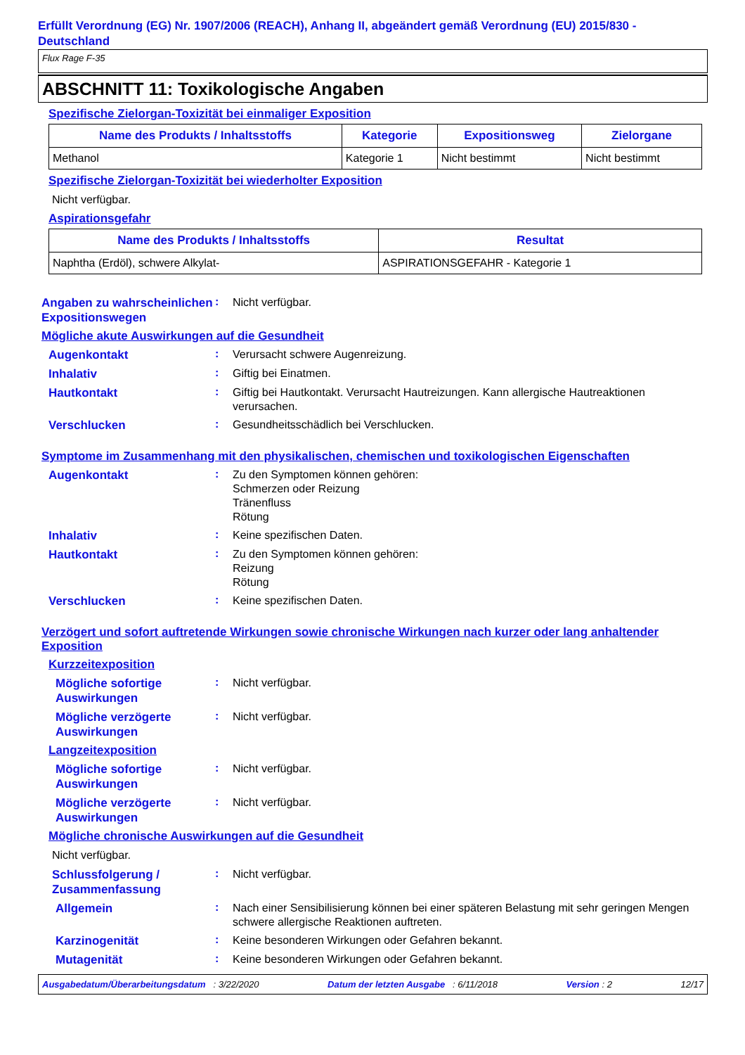Erfüllt Verordnung (EG) Nr. 1907/2006 (REACH), Anhang II, abgeändert gemäß Verordnung (EU) 2015/830 - Deutschland
Flux Rage F-35
ABSCHNITT 11: Toxikologische Angaben
Spezifische Zielorgan-Toxizität bei einmaliger Exposition
| Name des Produkts / Inhaltsstoffs | Kategorie | Expositionsweg | Zielorgane |
| --- | --- | --- | --- |
| Methanol | Kategorie 1 | Nicht bestimmt | Nicht bestimmt |
Spezifische Zielorgan-Toxizität bei wiederholter Exposition
Nicht verfügbar.
Aspirationsgefahr
| Name des Produkts / Inhaltsstoffs | Resultat |
| --- | --- |
| Naphtha (Erdöl), schwere Alkylat- | ASPIRATIONSGEFAHR - Kategorie 1 |
Angaben zu wahrscheinlichen Expositionswegen
:
Nicht verfügbar.
Mögliche akute Auswirkungen auf die Gesundheit
Augenkontakt
:
Verursacht schwere Augenreizung.
Inhalativ
:
Giftig bei Einatmen.
Hautkontakt
:
Giftig bei Hautkontakt. Verursacht Hautreizungen. Kann allergische Hautreaktionen verursachen.
Verschlucken
:
Gesundheitsschädlich bei Verschlucken.
Symptome im Zusammenhang mit den physikalischen, chemischen und toxikologischen Eigenschaften
Augenkontakt
:
Zu den Symptomen können gehören:
Schmerzen oder Reizung
Tränenfluss
Rötung
Inhalativ
:
Keine spezifischen Daten.
Hautkontakt
:
Zu den Symptomen können gehören:
Reizung
Rötung
Verschlucken
:
Keine spezifischen Daten.
Verzögert und sofort auftretende Wirkungen sowie chronische Wirkungen nach kurzer oder lang anhaltender Exposition
Kurzzeitexposition
Mögliche sofortige Auswirkungen
:
Nicht verfügbar.
Mögliche verzögerte Auswirkungen
:
Nicht verfügbar.
Langzeitexposition
Mögliche sofortige Auswirkungen
:
Nicht verfügbar.
Mögliche verzögerte Auswirkungen
:
Nicht verfügbar.
Mögliche chronische Auswirkungen auf die Gesundheit
Nicht verfügbar.
Schlussfolgerung / Zusammenfassung
:
Nicht verfügbar.
Allgemein
:
Nach einer Sensibilisierung können bei einer späteren Belastung mit sehr geringen Mengen schwere allergische Reaktionen auftreten.
Karzinogenität
:
Keine besonderen Wirkungen oder Gefahren bekannt.
Mutagenität
:
Keine besonderen Wirkungen oder Gefahren bekannt.
Ausgabedatum/Überarbeitungsdatum : 3/22/2020 Datum der letzten Ausgabe : 6/11/2018 Version : 2 12/17